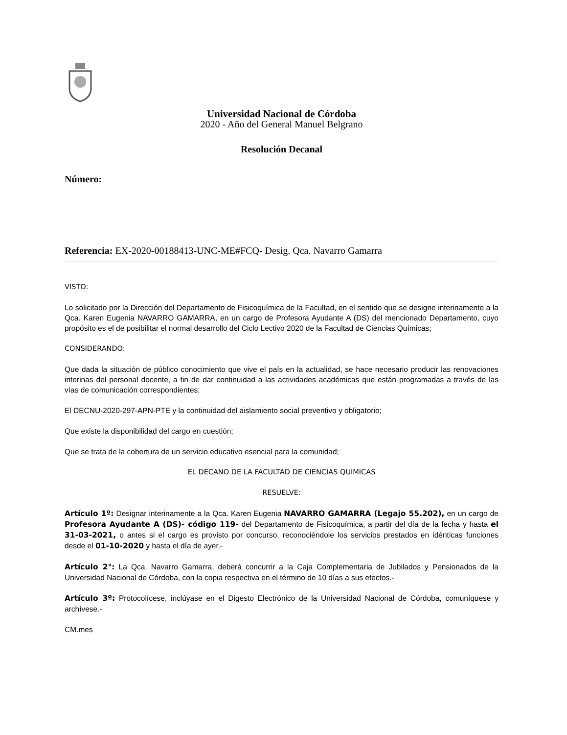Universidad Nacional de Córdoba
2020 - Año del General Manuel Belgrano
Resolución Decanal
Número:
Referencia: EX-2020-00188413-UNC-ME#FCQ- Desig. Qca. Navarro Gamarra
VISTO:
Lo solicitado por la Dirección del Departamento de Fisicoquímica de la Facultad, en el sentido que se designe interinamente a la Qca. Karen Eugenia NAVARRO GAMARRA, en un cargo de Profesora Ayudante A (DS) del mencionado Departamento, cuyo propósito es el de posibilitar el normal desarrollo del Ciclo Lectivo 2020 de la Facultad de Ciencias Químicas;
CONSIDERANDO:
Que dada la situación de público conocimiento que vive el país en la actualidad, se hace necesario producir las renovaciones interinas del personal docente, a fin de dar continuidad a las actividades académicas que están programadas a través de las vías de comunicación correspondientes;
El DECNU-2020-297-APN-PTE y la continuidad del aislamiento social preventivo y obligatorio;
Que existe la disponibilidad del cargo en cuestión;
Que se trata de la cobertura de un servicio educativo esencial para la comunidad;
EL DECANO DE LA FACULTAD DE CIENCIAS QUIMICAS
RESUELVE:
Artículo 1º: Designar interinamente a la Qca. Karen Eugenia NAVARRO GAMARRA (Legajo 55.202), en un cargo de Profesora Ayudante A (DS)- código 119- del Departamento de Fisicoquímica, a partir del día de la fecha y hasta el 31-03-2021, o antes si el cargo es provisto por concurso, reconociéndole los servicios prestados en idénticas funciones desde el 01-10-2020 y hasta el día de ayer.-
Artículo 2°: La Qca. Navarro Gamarra, deberá concurrir a la Caja Complementaria de Jubilados y Pensionados de la Universidad Nacional de Córdoba, con la copia respectiva en el término de 10 días a sus efectos.-
Artículo 3º: Protocolícese, inclúyase en el Digesto Electrónico de la Universidad Nacional de Córdoba, comuníquese y archívese.-
CM.mes